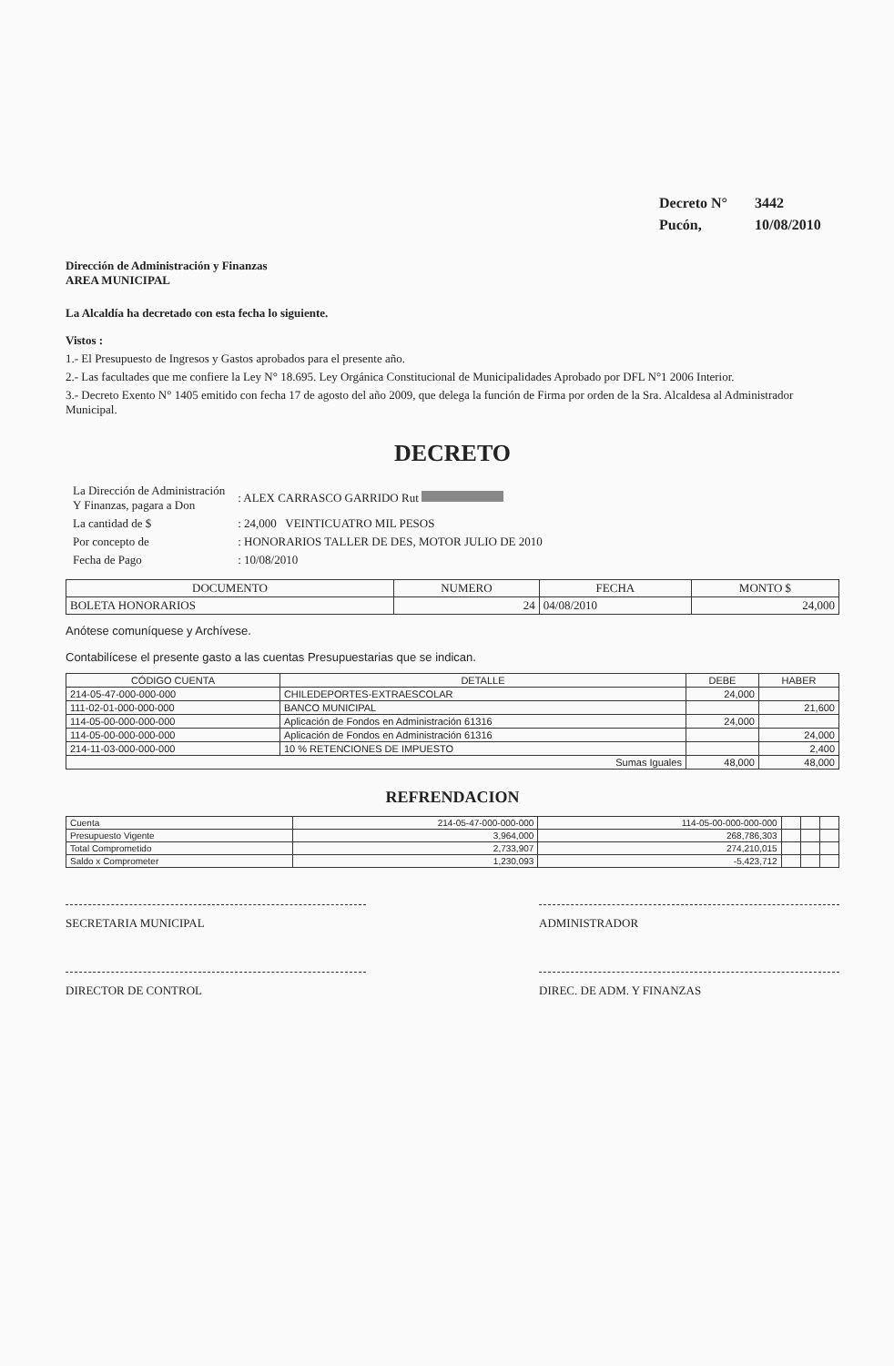| Decreto N° | 3442 |
| Pucón, | 10/08/2010 |
Dirección de Administración y Finanzas
AREA MUNICIPAL
La Alcaldía ha decretado con esta fecha lo siguiente.
Vistos :
1.- El Presupuesto de Ingresos y Gastos aprobados para el presente año.
2.- Las facultades que me confiere la Ley N° 18.695. Ley Orgánica Constitucional de Municipalidades Aprobado por DFL N°1 2006 Interior.
3.- Decreto Exento N° 1405 emitido con fecha 17 de agosto del año 2009, que delega la función de Firma por orden de la Sra. Alcaldesa al Administrador Municipal.
DECRETO
| La Dirección de Administración Y Finanzas, pagara a Don | : ALEX CARRASCO GARRIDO Rut |
| La cantidad de $ | : 24,000 VEINTICUATRO MIL PESOS |
| Por concepto de | : HONORARIOS TALLER DE DES, MOTOR JULIO DE 2010 |
| Fecha de Pago | : 10/08/2010 |
| DOCUMENTO | NUMERO | FECHA | MONTO $ |
| --- | --- | --- | --- |
| BOLETA HONORARIOS | 24 | 04/08/2010 | 24,000 |
Anótese comuníquese y Archívese.
Contabilícese el presente gasto a las cuentas Presupuestarias que se indican.
| CÓDIGO CUENTA | DETALLE | DEBE | HABER |
| --- | --- | --- | --- |
| 214-05-47-000-000-000 | CHILEDEPORTES-EXTRAESCOLAR | 24,000 | |
| 111-02-01-000-000-000 | BANCO MUNICIPAL | | 21,600 |
| 114-05-00-000-000-000 | Aplicación de Fondos en Administración 61316 | 24,000 | |
| 114-05-00-000-000-000 | Aplicación de Fondos en Administración 61316 | | 24,000 |
| 214-11-03-000-000-000 | 10 % RETENCIONES DE IMPUESTO | | 2,400 |
| Sumas Iguales | | 48,000 | 48,000 |
REFRENDACION
| Cuenta | 214-05-47-000-000-000 | 114-05-00-000-000-000 | | | |
| Presupuesto Vigente | 3,964,000 | 268,786,303 | | | |
| Total Comprometido | 2,733,907 | 274,210,015 | | | |
| Saldo x Comprometer | 1,230,093 | -5,423,712 | | | |
SECRETARIA MUNICIPAL ADMINISTRADOR
DIRECTOR DE CONTROL DIREC. DE ADM. Y FINANZAS